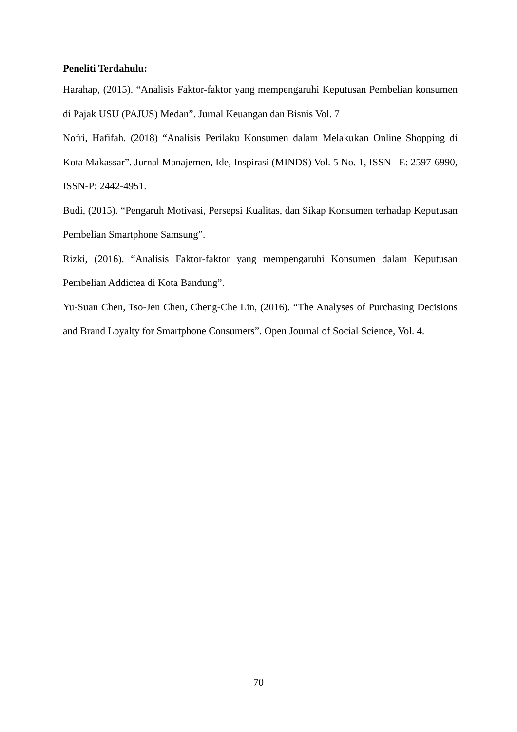Peneliti Terdahulu:
Harahap, (2015). “Analisis Faktor-faktor yang mempengaruhi Keputusan Pembelian konsumen di Pajak USU (PAJUS) Medan”. Jurnal Keuangan dan Bisnis Vol. 7
Nofri, Hafifah. (2018) “Analisis Perilaku Konsumen dalam Melakukan Online Shopping di Kota Makassar”. Jurnal Manajemen, Ide, Inspirasi (MINDS) Vol. 5 No. 1, ISSN –E: 2597-6990, ISSN-P: 2442-4951.
Budi, (2015). “Pengaruh Motivasi, Persepsi Kualitas, dan Sikap Konsumen terhadap Keputusan Pembelian Smartphone Samsung”.
Rizki, (2016). “Analisis Faktor-faktor yang mempengaruhi Konsumen dalam Keputusan Pembelian Addictea di Kota Bandung”.
Yu-Suan Chen, Tso-Jen Chen, Cheng-Che Lin, (2016). “The Analyses of Purchasing Decisions and Brand Loyalty for Smartphone Consumers”. Open Journal of Social Science, Vol. 4.
70